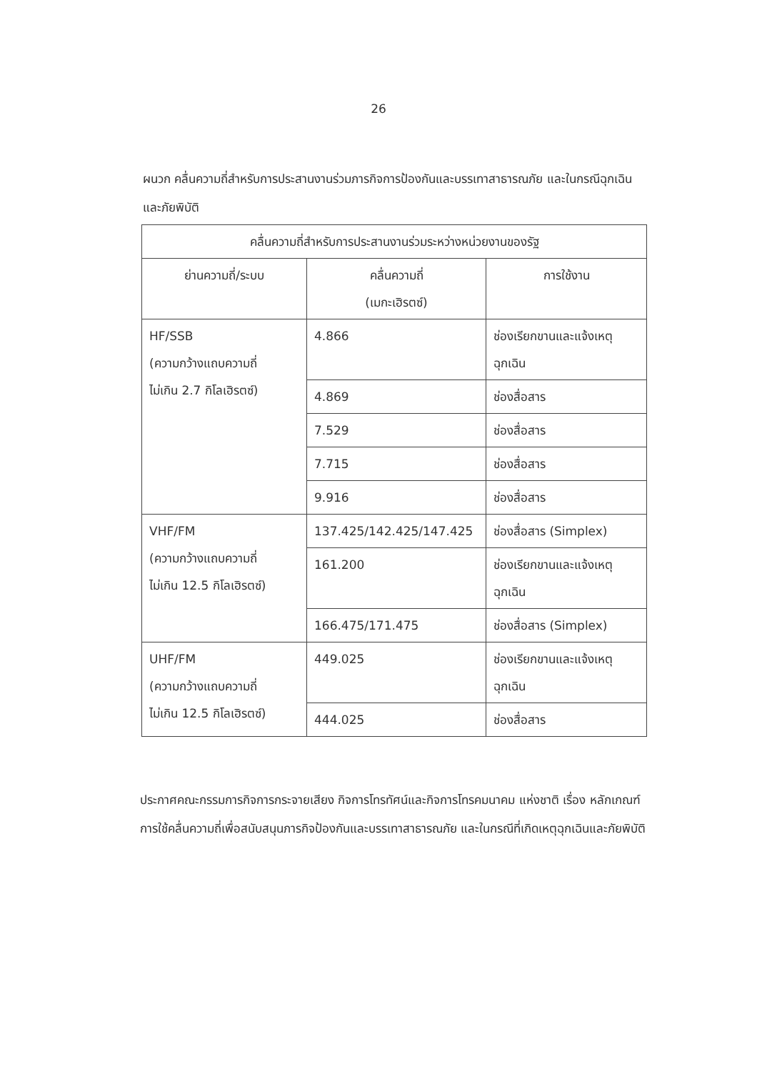26
ผนวก คลื่นความถี่สำหรับการประสานงานร่วมภารกิจการป้องกันและบรรเทาสาธารณภัย และในกรณีฉุกเฉินและภัยพิบัติ
| คลื่นความถี่สำหรับการประสานงานร่วมระหว่างหน่วยงานของรัฐ | | |
| --- | --- | --- |
| ย่านความถี่/ระบบ | คลื่นความถี่ (เมกะเฮิรตซ์) | การใช้งาน |
| HF/SSB (ความกว้างแถบความถี่ ไม่เกิน 2.7 กิโลเฮิรตซ์) | 4.866 | ช่องเรียกขานและแจ้งเหตุฉุกเฉิน |
| | 4.869 | ช่องสื่อสาร |
| | 7.529 | ช่องสื่อสาร |
| | 7.715 | ช่องสื่อสาร |
| | 9.916 | ช่องสื่อสาร |
| VHF/FM (ความกว้างแถบความถี่ ไม่เกิน 12.5 กิโลเฮิรตซ์) | 137.425/142.425/147.425 | ช่องสื่อสาร (Simplex) |
| | 161.200 | ช่องเรียกขานและแจ้งเหตุฉุกเฉิน |
| | 166.475/171.475 | ช่องสื่อสาร (Simplex) |
| UHF/FM (ความกว้างแถบความถี่ ไม่เกิน 12.5 กิโลเฮิรตซ์) | 449.025 | ช่องเรียกขานและแจ้งเหตุฉุกเฉิน |
| | 444.025 | ช่องสื่อสาร |
ประกาศคณะกรรมการกิจการกระจายเสียง กิจการโทรทัศน์และกิจการโทรคมนาคม แห่งชาติ เรื่อง หลักเกณฑ์การใช้คลื่นความถี่เพื่อสนับสนุนภารกิจป้องกันและบรรเทาสาธารณภัย และในกรณีที่เกิดเหตุฉุกเฉินและภัยพิบัติ